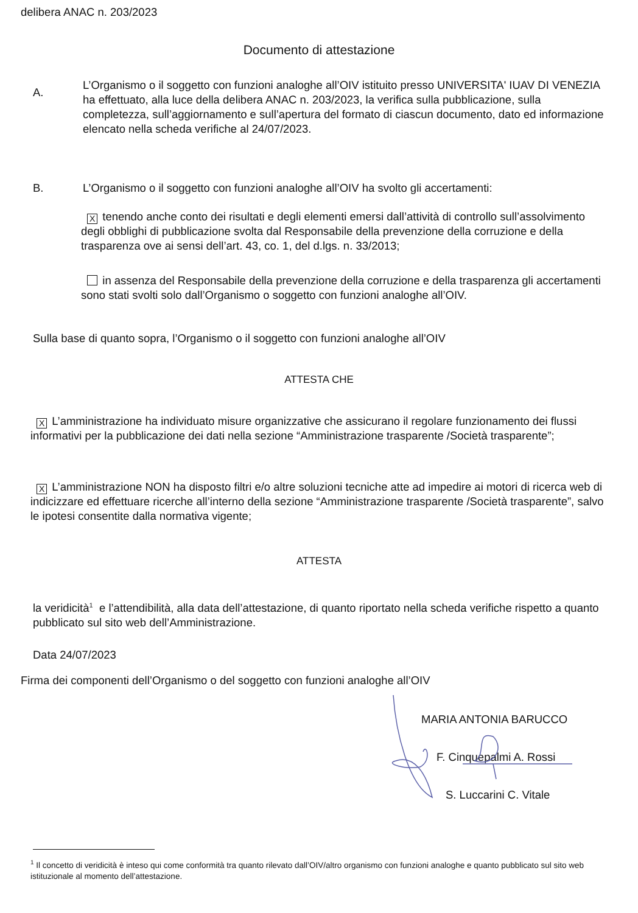delibera ANAC n. 203/2023
Documento di attestazione
A.
L’Organismo o il soggetto con funzioni analoghe all’OIV istituito presso UNIVERSITA' IUAV DI VENEZIA ha effettuato, alla luce della delibera ANAC n. 203/2023, la verifica sulla pubblicazione, sulla completezza, sull’aggiornamento e sull’apertura del formato di ciascun documento, dato ed informazione elencato nella scheda verifiche al 24/07/2023.
B. L’Organismo o il soggetto con funzioni analoghe all’OIV ha svolto gli accertamenti:
Xtenendo anche conto dei risultati e degli elementi emersi dall’attività di controllo sull’assolvimento degli obblighi di pubblicazione svolta dal Responsabile della prevenzione della corruzione e della trasparenza ove ai sensi dell’art. 43, co. 1, del d.lgs. n. 33/2013;
in assenza del Responsabile della prevenzione della corruzione e della trasparenza gli accertamenti sono stati svolti solo dall’Organismo o soggetto con funzioni analoghe all’OIV.
Sulla base di quanto sopra, l’Organismo o il soggetto con funzioni analoghe all’OIV
ATTESTA CHE
X L’amministrazione ha individuato misure organizzative che assicurano il regolare funzionamento dei flussi informativi per la pubblicazione dei dati nella sezione “Amministrazione trasparente /Società trasparente”;
X L’amministrazione NON ha disposto filtri e/o altre soluzioni tecniche atte ad impedire ai motori di ricerca web di indicizzare ed effettuare ricerche all’interno della sezione “Amministrazione trasparente /Società trasparente”, salvo le ipotesi consentite dalla normativa vigente;
ATTESTA
la veridicità<sup>1</sup> e l’attendibilità, alla data dell’attestazione, di quanto riportato nella scheda verifiche rispetto a quanto pubblicato sul sito web dell’Amministrazione.
Data 24/07/2023
Firma dei componenti dell’Organismo o del soggetto con funzioni analoghe all’OIV
MARIA ANTONIA BARUCCO
F. Cinquepalmi A. Rossi
S. Luccarini C. Vitale
<sup>1</sup> Il concetto di veridicità è inteso qui come conformità tra quanto rilevato dall’OIV/altro organismo con funzioni analoghe e quanto pubblicato sul sito web istituzionale al momento dell’attestazione.